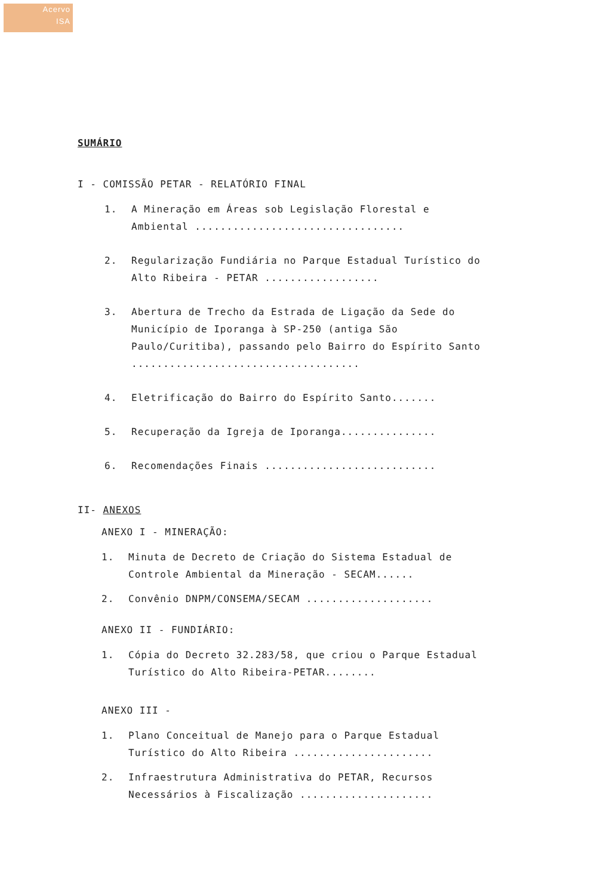Acervo
ISA
SUMÁRIO
I - COMISSÃO PETAR - RELATÓRIO FINAL
1. A Mineração em Áreas sob Legislação Florestal e Ambiental .................................
2. Regularização Fundiária no Parque Estadual Turístico do Alto Ribeira - PETAR ..................
3. Abertura de Trecho da Estrada de Ligação da Sede do Município de Iporanga à SP-250 (antiga São Paulo/Curitiba), passando pelo Bairro do Espírito Santo ....................................
4. Eletrificação do Bairro do Espírito Santo.......
5. Recuperação da Igreja de Iporanga...............
6. Recomendações Finais ...........................
II- ANEXOS
ANEXO I - MINERAÇÃO:
1. Minuta de Decreto de Criação do Sistema Estadual de Controle Ambiental da Mineração - SECAM......
2. Convênio DNPM/CONSEMA/SECAM ....................
ANEXO II - FUNDIÁRIO:
1. Cópia do Decreto 32.283/58, que criou o Parque Estadual Turístico do Alto Ribeira-PETAR........
ANEXO III -
1. Plano Conceitual de Manejo para o Parque Estadual Turístico do Alto Ribeira ......................
2. Infraestrutura Administrativa do PETAR, Recursos Necessários à Fiscalização .....................